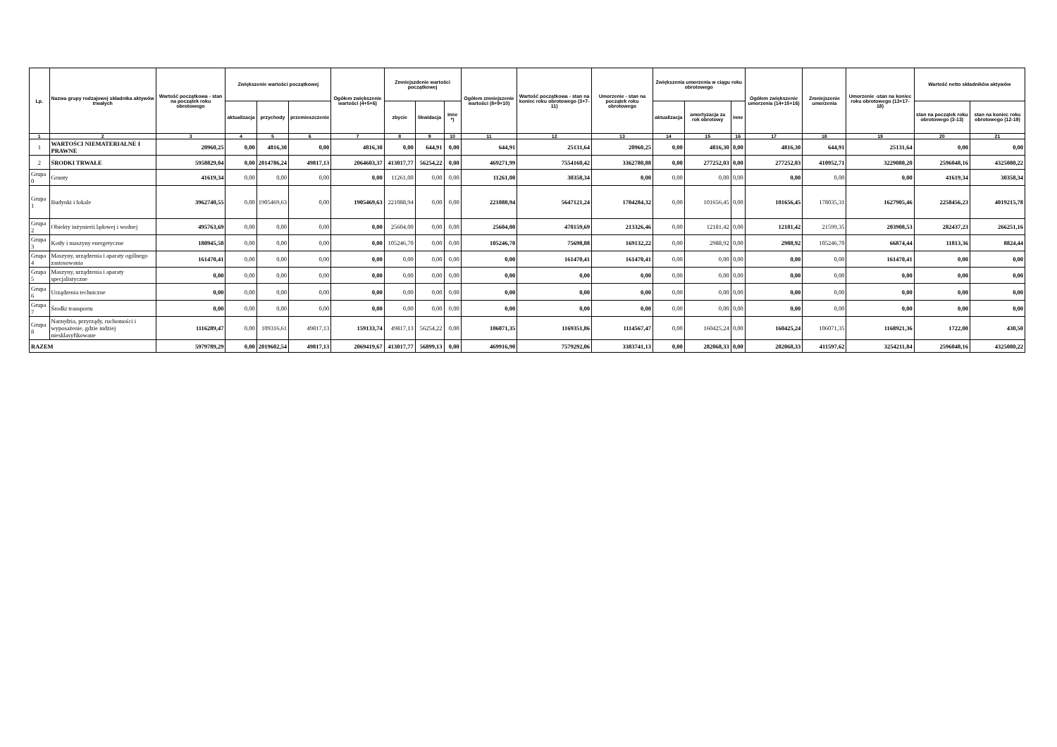| Lp. | Nazwa grupy rodzajowej składnika aktywów trwałych | Wartość początkowa - stan na początek roku obrotowego | Zwiększenie wartości początkowej | | | Ogółem zwiększenie wartości (4+5+6) | Zmniejszdenie wartości początkowej | | | Ogółem zmniejszenie wartości (8+9+10) | Wartość początkowa - stan na koniec roku obrotowego (3+7-11) | Umorzenie - stan na początek roku obrotowego | Zwiększenia umorzenia w ciągu roku obrotowego | | | Ogółem zwiększenie umorzenia (14+15+16) | Zmniejszenie umorzenia | Umorzenie -stan na koniec roku obrotowego (13+17-18) | Wartość netto składników aktywów | |
| --- | --- | --- | --- | --- | --- | --- | --- | --- | --- | --- | --- | --- | --- | --- | --- | --- | --- | --- | --- | --- |
| | | | aktualizacja | przychody | przemieszczenie | | zbycie | likwidacja | inne *) | | | | aktualizacja | amortyzacja za rok obrotowy | inne | | | | stan na początek roku obrotowego (3-13) | stan na koniec roku obrotowego (12-19) |
| 1 | 2 | 3 | 4 | 5 | 6 | 7 | 8 | 9 | 10 | 11 | 12 | 13 | 14 | 15 | 16 | 17 | 18 | 19 | 20 | 21 |
| 1 | WARTOŚCI NIEMATERIALNE I PRAWNE | 20960,25 | 0,00 | 4816,30 | 0,00 | 4816,30 | 0,00 | 644,91 | 0,00 | 644,91 | 25131,64 | 20960,25 | 0,00 | 4816,30 | 0,00 | 4816,30 | 644,91 | 25131,64 | 0,00 | 0,00 |
| 2 | ŚRODKI TRWAŁE | 5958829,04 | 0,00 | 2014786,24 | 49817,13 | 2064603,37 | 413017,77 | 56254,22 | 0,00 | 469271,99 | 7554160,42 | 3362780,88 | 0,00 | 277252,03 | 0,00 | 277252,03 | 410952,71 | 3229080,20 | 2596048,16 | 4325080,22 |
| Grupa 0 | Grunty | 41619,34 | 0,00 | 0,00 | 0,00 | 0,00 | 11261,00 | 0,00 | 0,00 | 11261,00 | 30358,34 | 0,00 | 0,00 | 0,00 | 0,00 | 0,00 | 0,00 | 0,00 | 41619,34 | 30358,34 |
| Grupa 1 | Budynki i lokale | 3962740,55 | 0,00 | 1905469,63 | 0,00 | 1905469,63 | 221088,94 | 0,00 | 0,00 | 221088,94 | 5647121,24 | 1704284,32 | 0,00 | 101656,45 | 0,00 | 101656,45 | 178035,31 | 1627905,46 | 2258456,23 | 4019215,78 |
| Grupa 2 | Obiekty inżynierii lądowej i wodnej | 495763,69 | 0,00 | 0,00 | 0,00 | 0,00 | 25604,00 | 0,00 | 0,00 | 25604,00 | 470159,69 | 213326,46 | 0,00 | 12181,42 | 0,00 | 12181,42 | 21599,35 | 203908,53 | 282437,23 | 266251,16 |
| Grupa 3 | Kotły i maszyny energetyczne | 180945,58 | 0,00 | 0,00 | 0,00 | 0,00 | 105246,70 | 0,00 | 0,00 | 105246,70 | 75698,88 | 169132,22 | 0,00 | 2988,92 | 0,00 | 2988,92 | 105246,70 | 66874,44 | 11813,36 | 8824,44 |
| Grupa 4 | Maszyny, urządzenia i aparaty ogólnego zastosowania | 161470,41 | 0,00 | 0,00 | 0,00 | 0,00 | 0,00 | 0,00 | 0,00 | 0,00 | 161470,41 | 161470,41 | 0,00 | 0,00 | 0,00 | 0,00 | 0,00 | 161470,41 | 0,00 | 0,00 |
| Grupa 5 | Maszyny, urządzenia i aparaty specjalistyczne | 0,00 | 0,00 | 0,00 | 0,00 | 0,00 | 0,00 | 0,00 | 0,00 | 0,00 | 0,00 | 0,00 | 0,00 | 0,00 | 0,00 | 0,00 | 0,00 | 0,00 | 0,00 | 0,00 |
| Grupa 6 | Urządzenia techniczne | 0,00 | 0,00 | 0,00 | 0,00 | 0,00 | 0,00 | 0,00 | 0,00 | 0,00 | 0,00 | 0,00 | 0,00 | 0,00 | 0,00 | 0,00 | 0,00 | 0,00 | 0,00 | 0,00 |
| Grupa 7 | Środki transportu | 0,00 | 0,00 | 0,00 | 0,00 | 0,00 | 0,00 | 0,00 | 0,00 | 0,00 | 0,00 | 0,00 | 0,00 | 0,00 | 0,00 | 0,00 | 0,00 | 0,00 | 0,00 | 0,00 |
| Grupa 8 | Narzędzia, przyrządy, ruchomości i wyposażenie, gdzie indziej niesklasyfikowane | 1116289,47 | 0,00 | 109316,61 | 49817,13 | 159133,74 | 49817,13 | 56254,22 | 0,00 | 106071,35 | 1169351,86 | 1114567,47 | 0,00 | 160425,24 | 0,00 | 160425,24 | 106071,35 | 1168921,36 | 1722,00 | 430,50 |
| RAZEM | | 5979789,29 | 0,00 | 2019602,54 | 49817,13 | 2069419,67 | 413017,77 | 56899,13 | 0,00 | 469916,90 | 7579292,06 | 3383741,13 | 0,00 | 282068,33 | 0,00 | 282068,33 | 411597,62 | 3254211,84 | 2596048,16 | 4325080,22 |